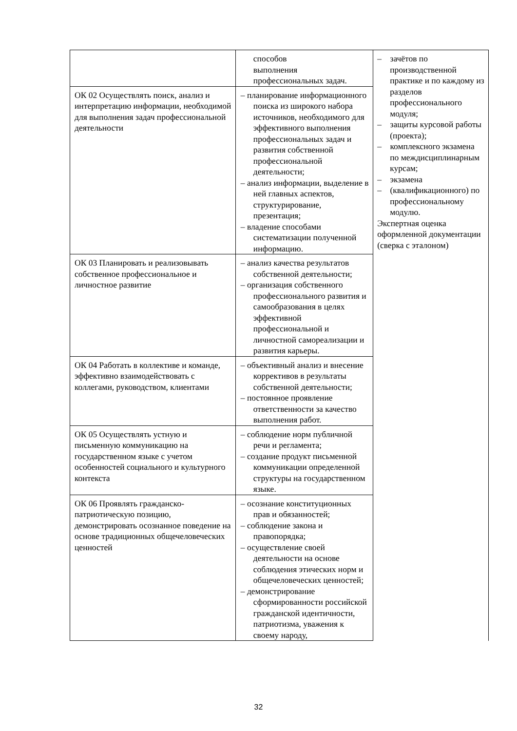| | способов выполнения профессиональных задач. | – зачётов по производственной практике и по каждому из разделов профессионального модуля; – защиты курсовой работы (проекта); – комплексного экзамена по междисциплинарным курсам; – экзамена – (квалификационного) по профессиональному модулю. Экспертная оценка оформленной документации (сверка с эталоном) |
| ОК 02 Осуществлять поиск, анализ и интерпретацию информации, необходимой для выполнения задач профессиональной деятельности | – планирование информационного поиска из широкого набора источников, необходимого для эффективного выполнения профессиональных задач и развития собственной профессиональной деятельности; – анализ информации, выделение в ней главных аспектов, структурирование, презентация; – владение способами систематизации полученной информацию. | |
| ОК 03 Планировать и реализовывать собственное профессиональное и личностное развитие | – анализ качества результатов собственной деятельности; – организация собственного профессионального развития и самообразования в целях эффективной профессиональной и личностной самореализации и развития карьеры. | |
| ОК 04 Работать в коллективе и команде, эффективно взаимодействовать с коллегами, руководством, клиентами | – объективный анализ и внесение коррективов в результаты собственной деятельности; – постоянное проявление ответственности за качество выполнения работ. | |
| ОК 05 Осуществлять устную и письменную коммуникацию на государственном языке с учетом особенностей социального и культурного контекста | – соблюдение норм публичной речи и регламента; – создание продукт письменной коммуникации определенной структуры на государственном языке. | |
| ОК 06 Проявлять гражданско-патриотическую позицию, демонстрировать осознанное поведение на основе традиционных общечеловеческих ценностей | – осознание конституционных прав и обязанностей; – соблюдение закона и правопорядка; – осуществление своей деятельности на основе соблюдения этических норм и общечеловеческих ценностей; – демонстрирование сформированности российской гражданской идентичности, патриотизма, уважения к своему народу, | |
32